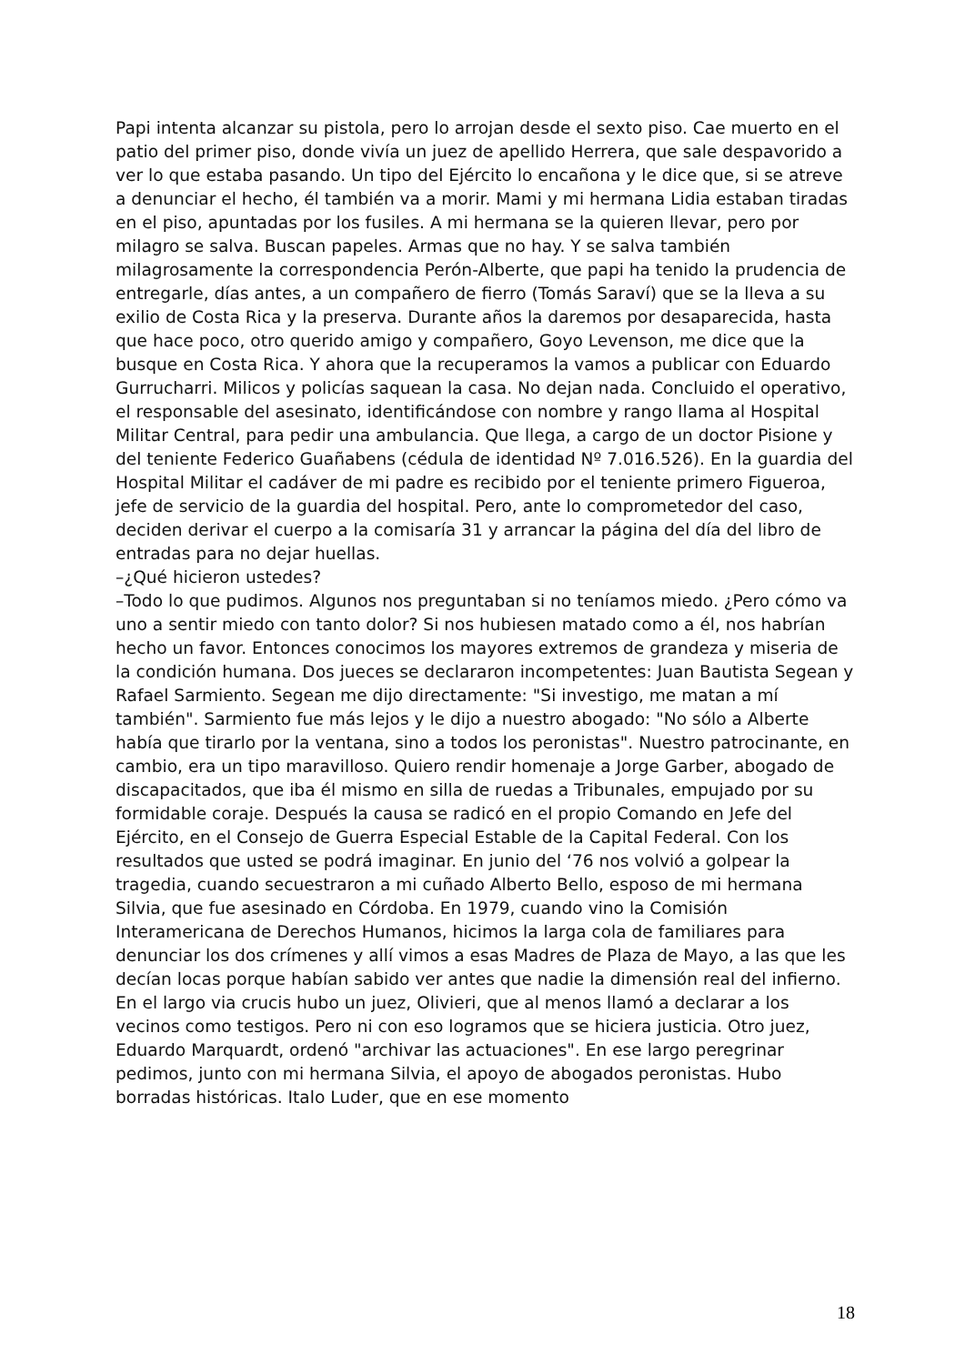Papi intenta alcanzar su pistola, pero lo arrojan desde el sexto piso. Cae muerto en el patio del primer piso, donde vivía un juez de apellido Herrera, que sale despavorido a ver lo que estaba pasando. Un tipo del Ejército lo encañona y le dice que, si se atreve a denunciar el hecho, él también va a morir. Mami y mi hermana Lidia estaban tiradas en el piso, apuntadas por los fusiles. A mi hermana se la quieren llevar, pero por milagro se salva. Buscan papeles. Armas que no hay. Y se salva también milagrosamente la correspondencia Perón-Alberte, que papi ha tenido la prudencia de entregarle, días antes, a un compañero de fierro (Tomás Saraví) que se la lleva a su exilio de Costa Rica y la preserva. Durante años la daremos por desaparecida, hasta que hace poco, otro querido amigo y compañero, Goyo Levenson, me dice que la busque en Costa Rica. Y ahora que la recuperamos la vamos a publicar con Eduardo Gurrucharri. Milicos y policías saquean la casa. No dejan nada. Concluido el operativo, el responsable del asesinato, identificándose con nombre y rango llama al Hospital Militar Central, para pedir una ambulancia. Que llega, a cargo de un doctor Pisione y del teniente Federico Guañabens (cédula de identidad Nº 7.016.526). En la guardia del Hospital Militar el cadáver de mi padre es recibido por el teniente primero Figueroa, jefe de servicio de la guardia del hospital. Pero, ante lo comprometedor del caso, deciden derivar el cuerpo a la comisaría 31 y arrancar la página del día del libro de entradas para no dejar huellas.
–¿Qué hicieron ustedes?
–Todo lo que pudimos. Algunos nos preguntaban si no teníamos miedo. ¿Pero cómo va uno a sentir miedo con tanto dolor? Si nos hubiesen matado como a él, nos habrían hecho un favor. Entonces conocimos los mayores extremos de grandeza y miseria de la condición humana. Dos jueces se declararon incompetentes: Juan Bautista Segean y Rafael Sarmiento. Segean me dijo directamente: "Si investigo, me matan a mí también". Sarmiento fue más lejos y le dijo a nuestro abogado: "No sólo a Alberte había que tirarlo por la ventana, sino a todos los peronistas". Nuestro patrocinante, en cambio, era un tipo maravilloso. Quiero rendir homenaje a Jorge Garber, abogado de discapacitados, que iba él mismo en silla de ruedas a Tribunales, empujado por su formidable coraje. Después la causa se radicó en el propio Comando en Jefe del Ejército, en el Consejo de Guerra Especial Estable de la Capital Federal. Con los resultados que usted se podrá imaginar. En junio del ‘76 nos volvió a golpear la tragedia, cuando secuestraron a mi cuñado Alberto Bello, esposo de mi hermana Silvia, que fue asesinado en Córdoba. En 1979, cuando vino la Comisión Interamericana de Derechos Humanos, hicimos la larga cola de familiares para denunciar los dos crímenes y allí vimos a esas Madres de Plaza de Mayo, a las que les decían locas porque habían sabido ver antes que nadie la dimensión real del infierno. En el largo via crucis hubo un juez, Olivieri, que al menos llamó a declarar a los vecinos como testigos. Pero ni con eso logramos que se hiciera justicia. Otro juez, Eduardo Marquardt, ordenó "archivar las actuaciones". En ese largo peregrinar pedimos, junto con mi hermana Silvia, el apoyo de abogados peronistas. Hubo borradas históricas. Italo Luder, que en ese momento
18